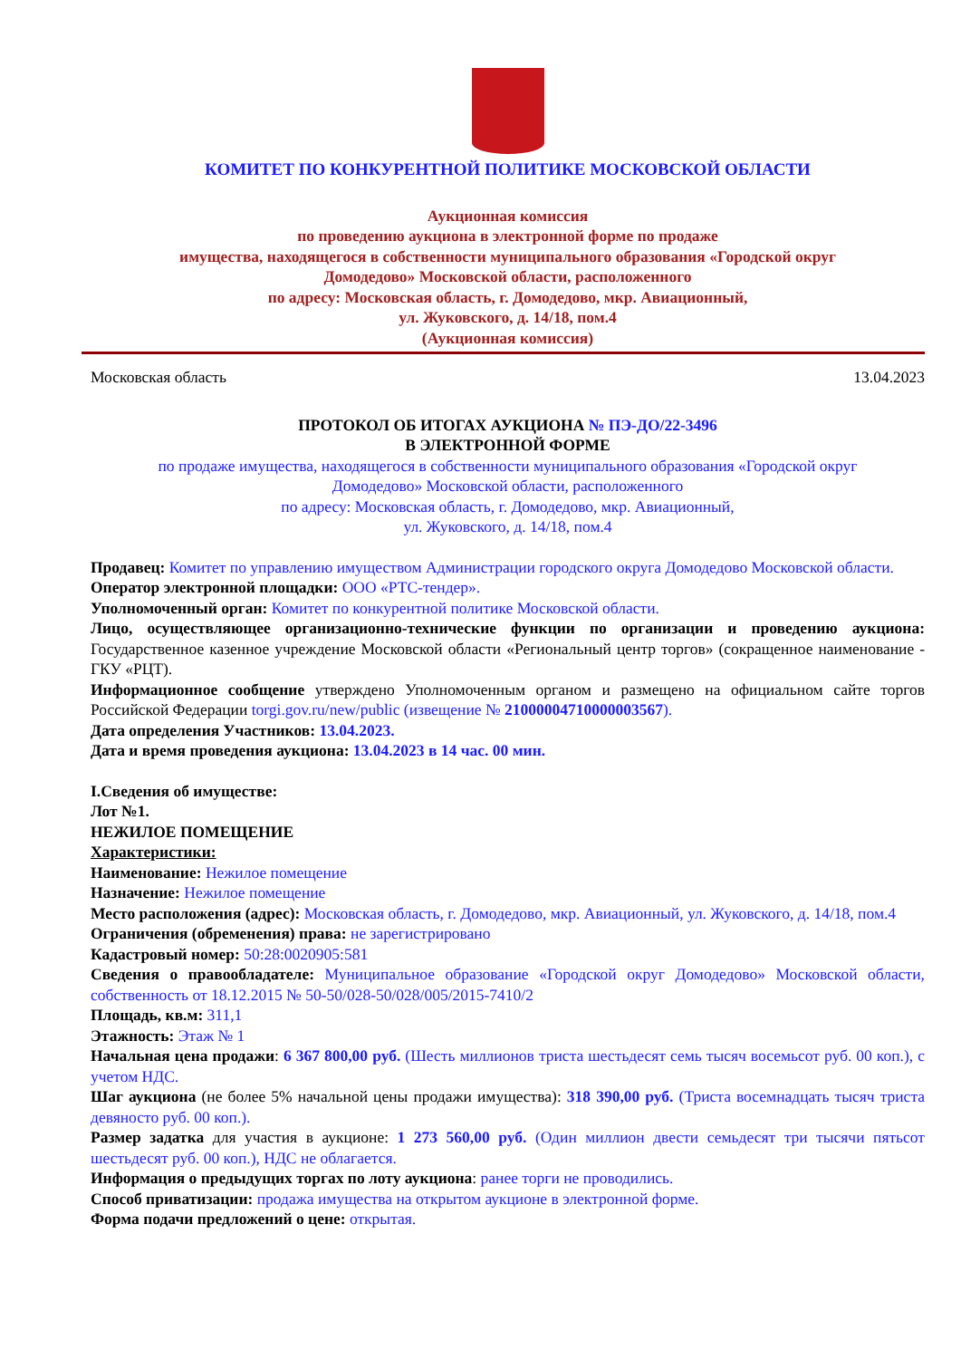КОМИТЕТ ПО КОНКУРЕНТНОЙ ПОЛИТИКЕ МОСКОВСКОЙ ОБЛАСТИ
Аукционная комиссия
по проведению аукциона в электронной форме по продаже
имущества, находящегося в собственности муниципального образования «Городской округ
Домодедово» Московской области, расположенного
по адресу: Московская область, г. Домодедово, мкр. Авиационный,
ул. Жуковского, д. 14/18, пом.4
(Аукционная комиссия)
Московская область 13.04.2023
ПРОТОКОЛ ОБ ИТОГАХ АУКЦИОНА № ПЭ-ДО/22-3496
В ЭЛЕКТРОННОЙ ФОРМЕ
по продаже имущества, находящегося в собственности муниципального образования «Городской округ
Домодедово» Московской области, расположенного
по адресу: Московская область, г. Домодедово, мкр. Авиационный,
ул. Жуковского, д. 14/18, пом.4
Продавец: Комитет по управлению имуществом Администрации городского округа Домодедово Московской области.
Оператор электронной площадки: ООО «РТС-тендер».
Уполномоченный орган: Комитет по конкурентной политике Московской области.
Лицо, осуществляющее организационно-технические функции по организации и проведению аукциона: Государственное казенное учреждение Московской области «Региональный центр торгов» (сокращенное наименование - ГКУ «РЦТ).
Информационное сообщение утверждено Уполномоченным органом и размещено на официальном сайте торгов Российской Федерации torgi.gov.ru/new/public (извещение № 21000004710000003567).
Дата определения Участников: 13.04.2023.
Дата и время проведения аукциона: 13.04.2023 в 14 час. 00 мин.
I.Сведения об имуществе:
Лот №1.
НЕЖИЛОЕ ПОМЕЩЕНИЕ
Характеристики:
Наименование: Нежилое помещение
Назначение: Нежилое помещение
Место расположения (адрес): Московская область, г. Домодедово, мкр. Авиационный, ул. Жуковского, д. 14/18, пом.4
Ограничения (обременения) права: не зарегистрировано
Кадастровый номер: 50:28:0020905:581
Сведения о правообладателе: Муниципальное образование «Городской округ Домодедово» Московской области, собственность от 18.12.2015 № 50-50/028-50/028/005/2015-7410/2
Площадь, кв.м: 311,1
Этажность: Этаж № 1
Начальная цена продажи: 6 367 800,00 руб. (Шесть миллионов триста шестьдесят семь тысяч восемьсот руб. 00 коп.), с учетом НДС.
Шаг аукциона (не более 5% начальной цены продажи имущества): 318 390,00 руб. (Триста восемнадцать тысяч триста девяносто руб. 00 коп.).
Размер задатка для участия в аукционе: 1 273 560,00 руб. (Один миллион двести семьдесят три тысячи пятьсот шестьдесят руб. 00 коп.), НДС не облагается.
Информация о предыдущих торгах по лоту аукциона: ранее торги не проводились.
Способ приватизации: продажа имущества на открытом аукционе в электронной форме.
Форма подачи предложений о цене: открытая.